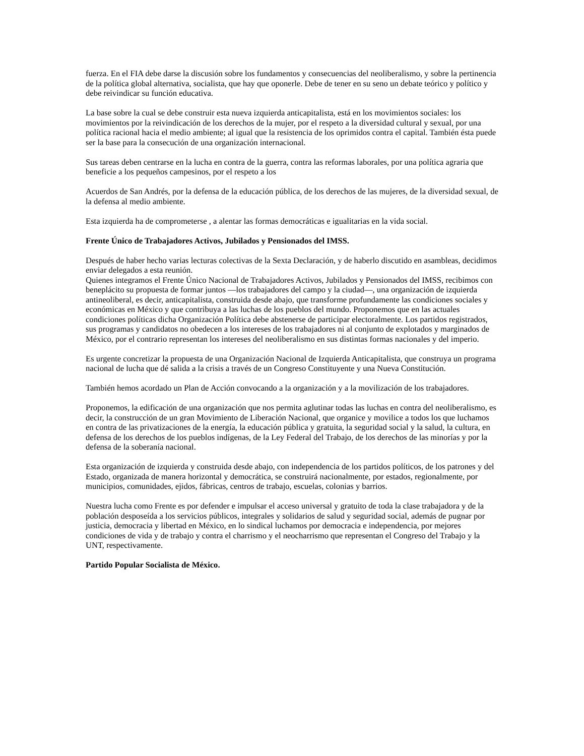fuerza. En el FIA debe darse la discusión sobre los fundamentos y consecuencias del neoliberalismo, y sobre la pertinencia de la política global alternativa, socialista, que hay que oponerle. Debe de tener en su seno un debate teórico y político y debe reivindicar su función educativa.
La base sobre la cual se debe construir esta nueva izquierda anticapitalista, está en los movimientos sociales: los movimientos por la reivindicación de los derechos de la mujer, por el respeto a la diversidad cultural y sexual, por una política racional hacia el medio ambiente; al igual que la resistencia de los oprimidos contra el capital. También ésta puede ser la base para la consecución de una organización internacional.
Sus tareas deben centrarse en la lucha en contra de la guerra, contra las reformas laborales, por una política agraria que beneficie a los pequeños campesinos, por el respeto a los
Acuerdos de San Andrés, por la defensa de la educación pública, de los derechos de las mujeres, de la diversidad sexual, de la defensa al medio ambiente.
Esta izquierda ha de comprometerse , a alentar las formas democráticas e igualitarias en la vida social.
Frente Único de Trabajadores Activos, Jubilados y Pensionados del IMSS.
Después de haber hecho varias lecturas colectivas de la Sexta Declaración, y de haberlo discutido en asambleas, decidimos enviar delegados a esta reunión.
Quienes integramos el Frente Único Nacional de Trabajadores Activos, Jubilados y Pensionados del IMSS, recibimos con beneplácito su propuesta de formar juntos —los trabajadores del campo y la ciudad—, una organización de izquierda antineoliberal, es decir, anticapitalista, construida desde abajo, que transforme profundamente las condiciones sociales y económicas en México y que contribuya a las luchas de los pueblos del mundo. Proponemos que en las actuales condiciones políticas dicha Organización Política debe abstenerse de participar electoralmente. Los partidos registrados, sus programas y candidatos no obedecen a los intereses de los trabajadores ni al conjunto de explotados y marginados de México, por el contrario representan los intereses del neoliberalismo en sus distintas formas nacionales y del imperio.
Es urgente concretizar la propuesta de una Organización Nacional de Izquierda Anticapitalista, que construya un programa nacional de lucha que dé salida a la crisis a través de un Congreso Constituyente y una Nueva Constitución.
También hemos acordado un Plan de Acción convocando a la organización y a la movilización de los trabajadores.
Proponemos, la edificación de una organización que nos permita aglutinar todas las luchas en contra del neoliberalismo, es decir, la construcción de un gran Movimiento de Liberación Nacional, que organice y movilice a todos los que luchamos en contra de las privatizaciones de la energía, la educación pública y gratuita, la seguridad social y la salud, la cultura, en defensa de los derechos de los pueblos indígenas, de la Ley Federal del Trabajo, de los derechos de las minorías y por la defensa de la soberanía nacional.
Esta organización de izquierda y construida desde abajo, con independencia de los partidos políticos, de los patrones y del Estado, organizada de manera horizontal y democrática, se construirá nacionalmente, por estados, regionalmente, por municipios, comunidades, ejidos, fábricas, centros de trabajo, escuelas, colonias y barrios.
Nuestra lucha como Frente es por defender e impulsar el acceso universal y gratuito de toda la clase trabajadora y de la población desposeída a los servicios públicos, integrales y solidarios de salud y seguridad social, además de pugnar por justicia, democracia y libertad en México, en lo sindical luchamos por democracia e independencia, por mejores condiciones de vida y de trabajo y contra el charrismo y el neocharrismo que representan el Congreso del Trabajo y la UNT, respectivamente.
Partido Popular Socialista de México.